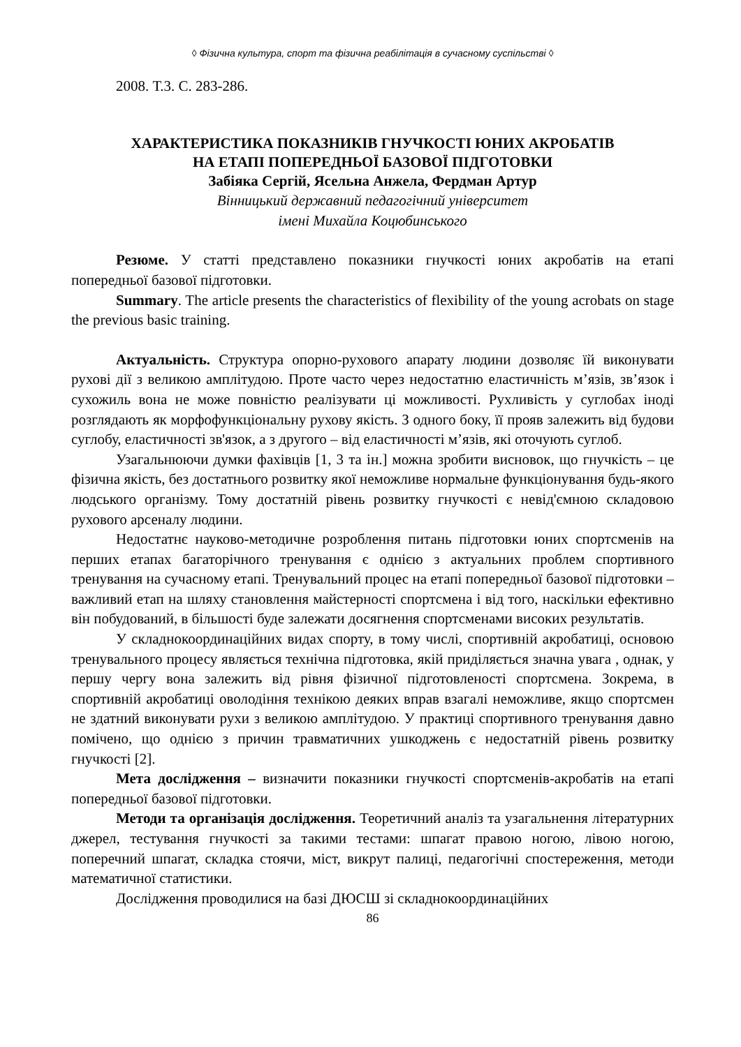◊ Фізична культура, спорт та фізична реабілітація в сучасному суспільстві ◊
2008. Т.3. С. 283-286.
ХАРАКТЕРИСТИКА ПОКАЗНИКІВ ГНУЧКОСТІ ЮНИХ АКРОБАТІВ
НА ЕТАПІ ПОПЕРЕДНЬОЇ БАЗОВОЇ ПІДГОТОВКИ
Забіяка Сергій, Ясельна Анжела, Фердман Артур
Вінницький державний педагогічний університет
імені Михайла Коцюбинського
Резюме. У статті представлено показники гнучкості юних акробатів на етапі попередньої базової підготовки.
Summary. The article presents the characteristics of flexibility of the young acrobats on stage the previous basic training.
Актуальність. Структура опорно-рухового апарату людини дозволяє їй виконувати рухові дії з великою амплітудою. Проте часто через недостатню еластичність м’язів, зв’язок і сухожиль вона не може повністю реалізувати ці можливості. Рухливість у суглобах іноді розглядають як морфофункціональну рухову якість. З одного боку, її прояв залежить від будови суглобу, еластичності зв'язок, а з другого – від еластичності м’язів, які оточують суглоб.
Узагальнюючи думки фахівців [1, 3 та ін.] можна зробити висновок, що гнучкість – це фізична якість, без достатнього розвитку якої неможливе нормальне функціонування будь-якого людського організму. Тому достатній рівень розвитку гнучкості є невід'ємною складовою рухового арсеналу людини.
Недостатнє науково-методичне розроблення питань підготовки юних спортсменів на перших етапах багаторічного тренування є однією з актуальних проблем спортивного тренування на сучасному етапі. Тренувальний процес на етапі попередньої базової підготовки – важливий етап на шляху становлення майстерності спортсмена і від того, наскільки ефективно він побудований, в більшості буде залежати досягнення спортсменами високих результатів.
У складнокоординаційних видах спорту, в тому числі, спортивній акробатиці, основою тренувального процесу являється технічна підготовка, якій приділяється значна увага , однак, у першу чергу вона залежить від рівня фізичної підготовленості спортсмена. Зокрема, в спортивній акробатиці оволодіння технікою деяких вправ взагалі неможливе, якщо спортсмен не здатний виконувати рухи з великою амплітудою. У практиці спортивного тренування давно помічено, що однією з причин травматичних ушкоджень є недостатній рівень розвитку гнучкості [2].
Мета дослідження – визначити показники гнучкості спортсменів-акробатів на етапі попередньої базової підготовки.
Методи та організація дослідження. Теоретичний аналіз та узагальнення літературних джерел, тестування гнучкості за такими тестами: шпагат правою ногою, лівою ногою, поперечний шпагат, складка стоячи, міст, викрут палиці, педагогічні спостереження, методи математичної статистики.
Дослідження проводилися на базі ДЮСШ зі складнокоординаційних
86